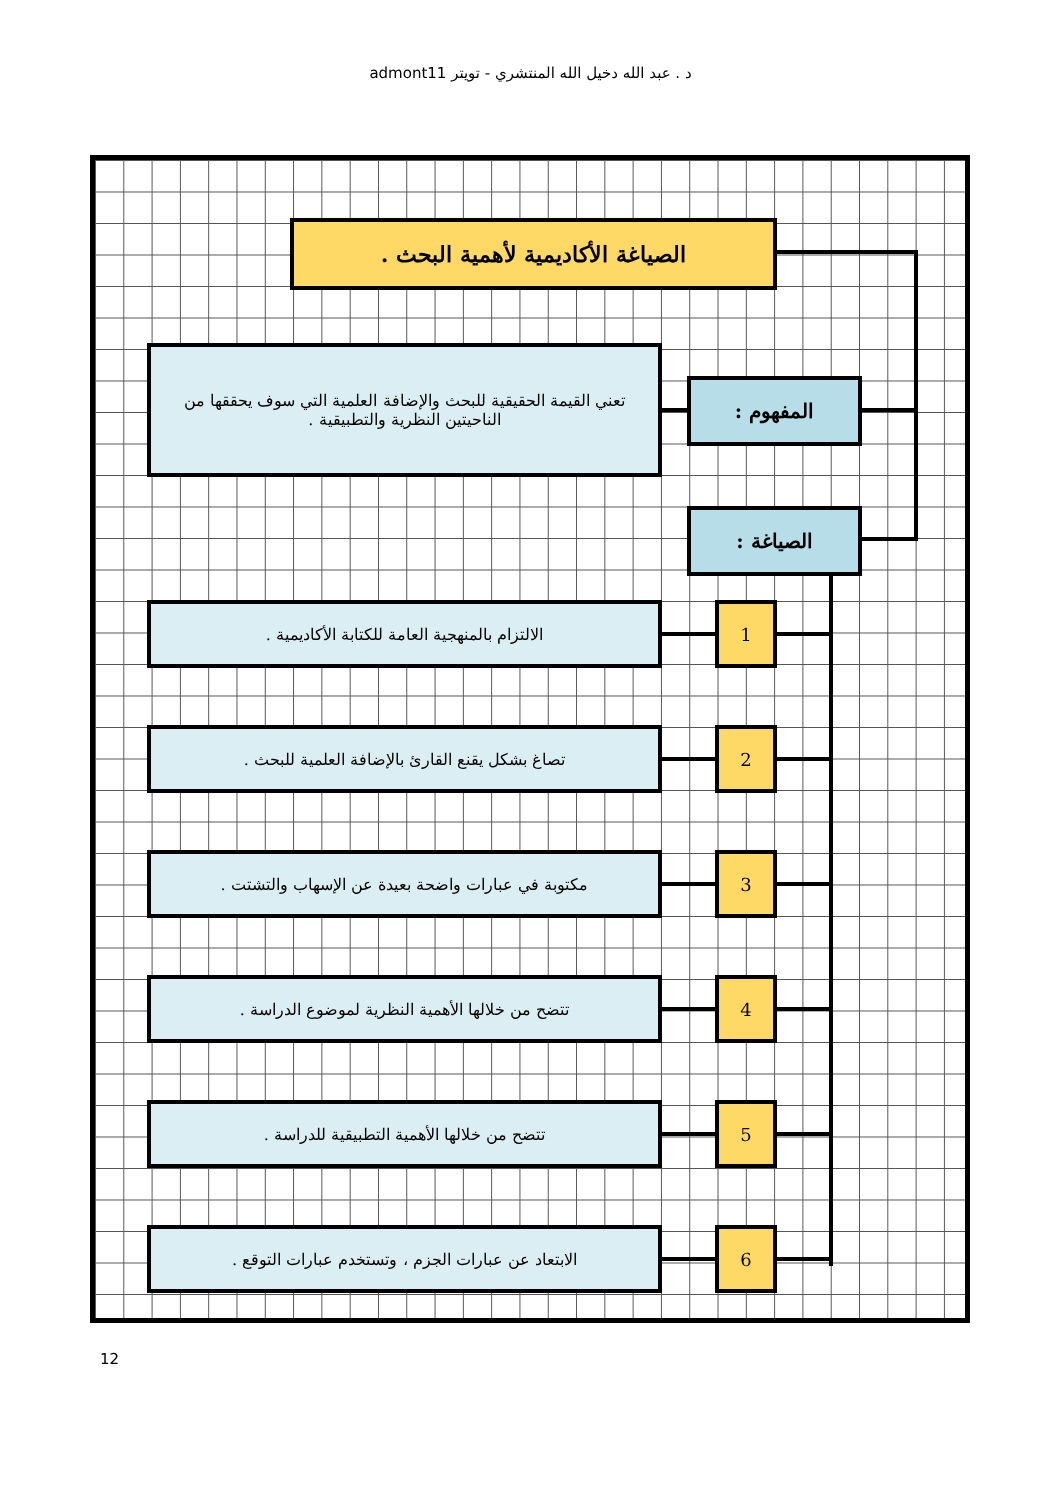د . عبد الله دخيل الله المنتشري - تويتر admont11
الصياغة الأكاديمية لأهمية البحث .
المفهوم :
تعني القيمة الحقيقية للبحث والإضافة العلمية التي سوف يحققها من الناحيتين النظرية والتطبيقية .
الصياغة :
1
الالتزام بالمنهجية العامة للكتابة الأكاديمية .
2
تصاغ بشكل يقنع القارئ بالإضافة العلمية للبحث .
3
مكتوبة في عبارات واضحة بعيدة عن الإسهاب والتشتت .
4
تتضح من خلالها الأهمية النظرية لموضوع الدراسة .
5
تتضح من خلالها الأهمية التطبيقية للدراسة .
6
الابتعاد عن عبارات الجزم ، وتستخدم عبارات التوقع .
12